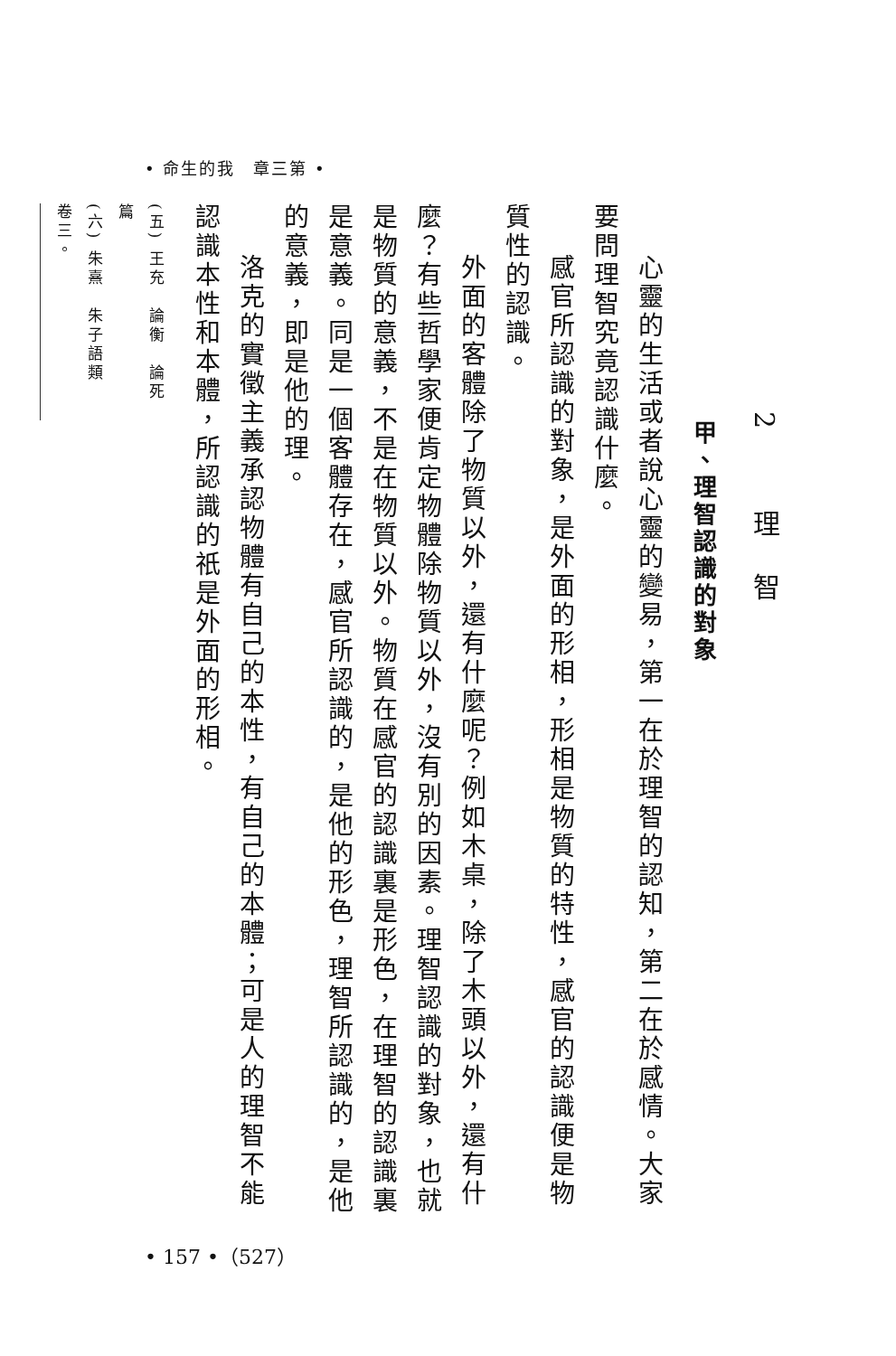• 命生的我　章三第 •
2 理智
甲、理智認識的對象
心靈的生活或者說心靈的變易，第一在於理智的認知，第二在於感情。大家要問理智究竟認識什麼。
感官所認識的對象，是外面的形相，形相是物質的特性，感官的認識便是物質性的認識。
外面的客體除了物質以外，還有什麼呢？例如木桌，除了木頭以外，還有什麼？有些哲學家便肯定物體除物質以外，沒有別的因素。理智認識的對象，也就是物質的意義，不是在物質以外。物質在感官的認識裏是形色，在理智的認識裏是意義。同是一個客體存在，感官所認識的，是他的形色，理智所認識的，是他的意義，即是他的理。
洛克的實徵主義承認物體有自己的本性，有自己的本體；可是人的理智不能認識本性和本體，所認識的祇是外面的形相。
(五) 王充　論衡　論死篇
(六) 朱熹　朱子語類　卷三。
• 157 •（527）